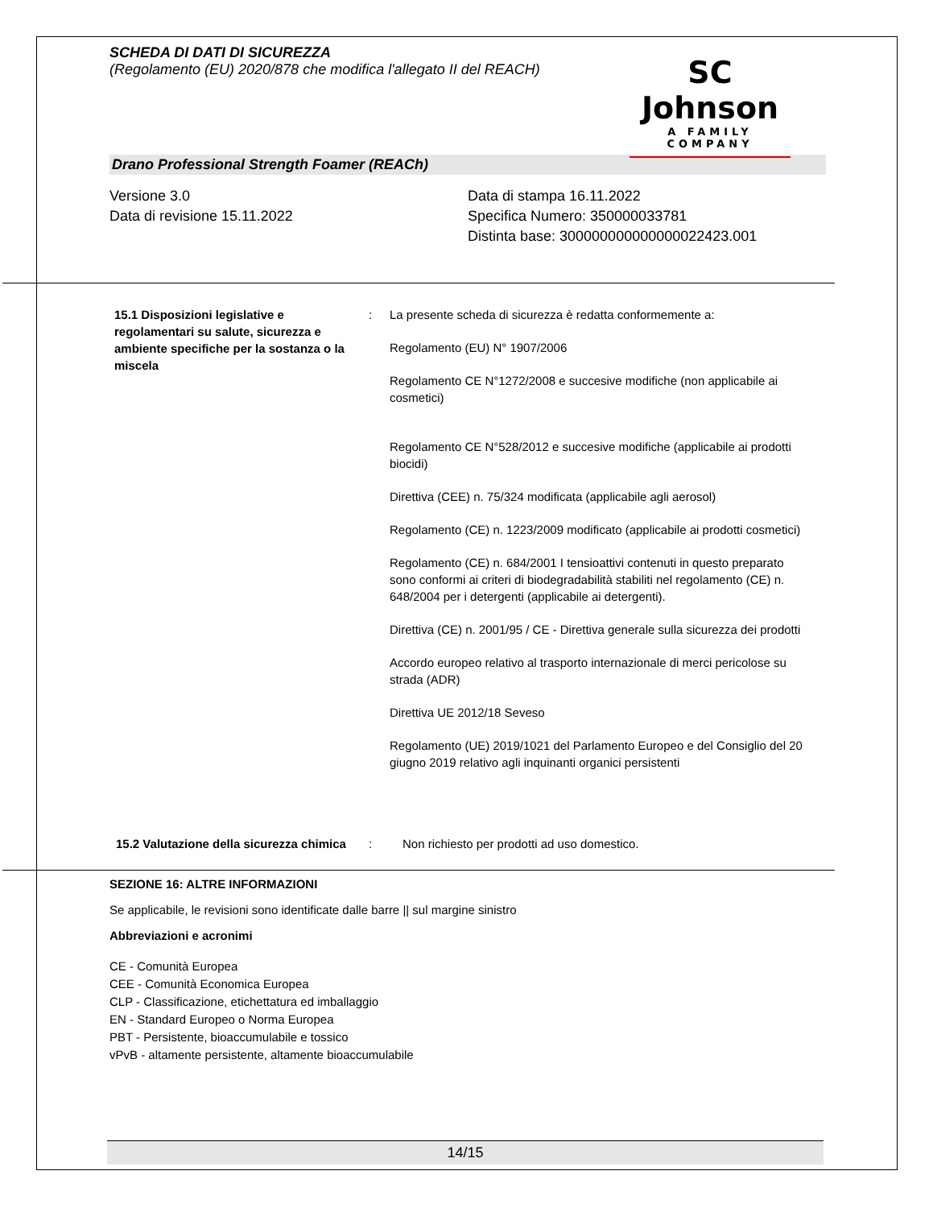SCHEDA DI DATI DI SICUREZZA
(Regolamento (EU) 2020/878 che modifica l'allegato II del REACH)
SC Johnson
A FAMILY COMPANY
Drano Professional Strength Foamer (REACh)
Versione 3.0
Data di revisione 15.11.2022
Data di stampa 16.11.2022
Specifica Numero: 350000033781
Distinta base: 300000000000000022423.001
| 15.1 Disposizioni legislative e regolamentari su salute, sicurezza e ambiente specifiche per la sostanza o la miscela | : | La presente scheda di sicurezza è redatta conformemente a: Regolamento (EU) N° 1907/2006 Regolamento CE N°1272/2008 e succesive modifiche (non applicabile ai cosmetici) Regolamento CE N°528/2012 e succesive modifiche (applicabile ai prodotti biocidi) Direttiva (CEE) n. 75/324 modificata (applicabile agli aerosol) Regolamento (CE) n. 1223/2009 modificato (applicabile ai prodotti cosmetici) Regolamento (CE) n. 684/2001 I tensioattivi contenuti in questo preparato sono conformi ai criteri di biodegradabilità stabiliti nel regolamento (CE) n. 648/2004 per i detergenti (applicabile ai detergenti). Direttiva (CE) n. 2001/95 / CE - Direttiva generale sulla sicurezza dei prodotti Accordo europeo relativo al trasporto internazionale di merci pericolose su strada (ADR) Direttiva UE 2012/18 Seveso Regolamento (UE) 2019/1021 del Parlamento Europeo e del Consiglio del 20 giugno 2019 relativo agli inquinanti organici persistenti |
| 15.2 Valutazione della sicurezza chimica | : | Non richiesto per prodotti ad uso domestico. |
SEZIONE 16: ALTRE INFORMAZIONI
Se applicabile, le revisioni sono identificate dalle barre || sul margine sinistro
Abbreviazioni e acronimi
CE - Comunità Europea
CEE - Comunità Economica Europea
CLP - Classificazione, etichettatura ed imballaggio
EN - Standard Europeo o Norma Europea
PBT - Persistente, bioaccumulabile e tossico
vPvB - altamente persistente, altamente bioaccumulabile
14/15